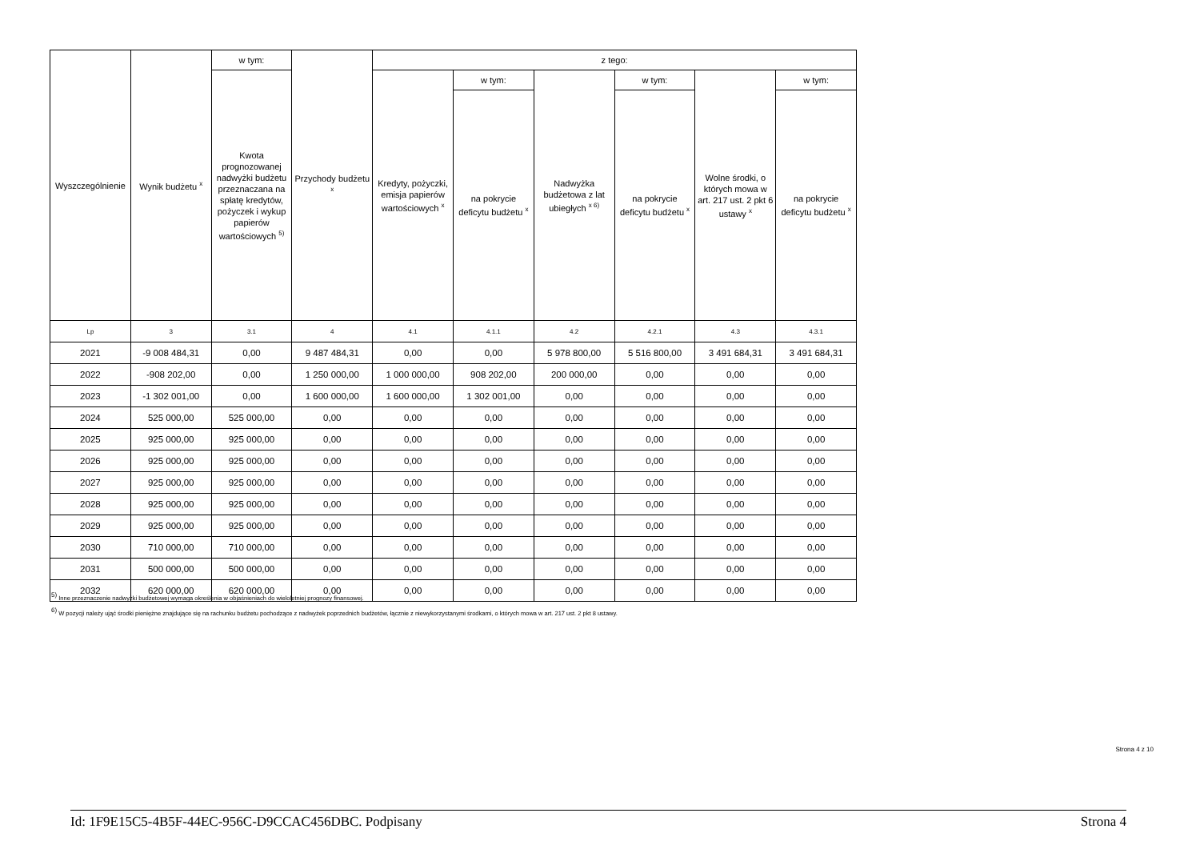| Wyszczególnienie | Wynik budżetu <sup>x</sup> | w tym: | Przychody budżetu <sup>x</sup> | z tego: | | | | | |
| --- | --- | --- | --- | --- | --- | --- | --- | --- | --- |
| | | Kwota prognozowanej nadwyżki budżetu przeznaczana na spłatę kredytów, pożyczek i wykup papierów wartościowych <sup>5)</sup> | | Kredyty, pożyczki, emisja papierów wartościowych <sup>x</sup> | w tym: | Nadwyżka budżetowa z lat ubiegłych <sup>x 6)</sup> | w tym: | Wolne środki, o których mowa w art. 217 ust. 2 pkt 6 ustawy <sup>x</sup> | w tym: |
| | | | | | na pokrycie deficytu budżetu <sup>x</sup> | | na pokrycie deficytu budżetu <sup>x</sup> | | na pokrycie deficytu budżetu <sup>x</sup> |
| Lp | 3 | 3.1 | 4 | 4.1 | 4.1.1 | 4.2 | 4.2.1 | 4.3 | 4.3.1 |
| 2021 | -9 008 484,31 | 0,00 | 9 487 484,31 | 0,00 | 0,00 | 5 978 800,00 | 5 516 800,00 | 3 491 684,31 | 3 491 684,31 |
| 2022 | -908 202,00 | 0,00 | 1 250 000,00 | 1 000 000,00 | 908 202,00 | 200 000,00 | 0,00 | 0,00 | 0,00 |
| 2023 | -1 302 001,00 | 0,00 | 1 600 000,00 | 1 600 000,00 | 1 302 001,00 | 0,00 | 0,00 | 0,00 | 0,00 |
| 2024 | 525 000,00 | 525 000,00 | 0,00 | 0,00 | 0,00 | 0,00 | 0,00 | 0,00 | 0,00 |
| 2025 | 925 000,00 | 925 000,00 | 0,00 | 0,00 | 0,00 | 0,00 | 0,00 | 0,00 | 0,00 |
| 2026 | 925 000,00 | 925 000,00 | 0,00 | 0,00 | 0,00 | 0,00 | 0,00 | 0,00 | 0,00 |
| 2027 | 925 000,00 | 925 000,00 | 0,00 | 0,00 | 0,00 | 0,00 | 0,00 | 0,00 | 0,00 |
| 2028 | 925 000,00 | 925 000,00 | 0,00 | 0,00 | 0,00 | 0,00 | 0,00 | 0,00 | 0,00 |
| 2029 | 925 000,00 | 925 000,00 | 0,00 | 0,00 | 0,00 | 0,00 | 0,00 | 0,00 | 0,00 |
| 2030 | 710 000,00 | 710 000,00 | 0,00 | 0,00 | 0,00 | 0,00 | 0,00 | 0,00 | 0,00 |
| 2031 | 500 000,00 | 500 000,00 | 0,00 | 0,00 | 0,00 | 0,00 | 0,00 | 0,00 | 0,00 |
| 2032 | 620 000,00 | 620 000,00 | 0,00 | 0,00 | 0,00 | 0,00 | 0,00 | 0,00 | 0,00 |
<sup>5)</sup> Inne przeznaczenie nadwyżki budżetowej wymaga określenia w objaśnieniach do wieloletniej prognozy finansowej.
<sup>6)</sup> W pozycji należy ująć środki pieniężne znajdujące się na rachunku budżetu pochodzące z nadwyżek poprzednich budżetów, łącznie z niewykorzystanymi środkami, o których mowa w art. 217 ust. 2 pkt 8 ustawy.
Strona 4 z 10
Id: 1F9E15C5-4B5F-44EC-956C-D9CCAC456DBC. Podpisany Strona 4